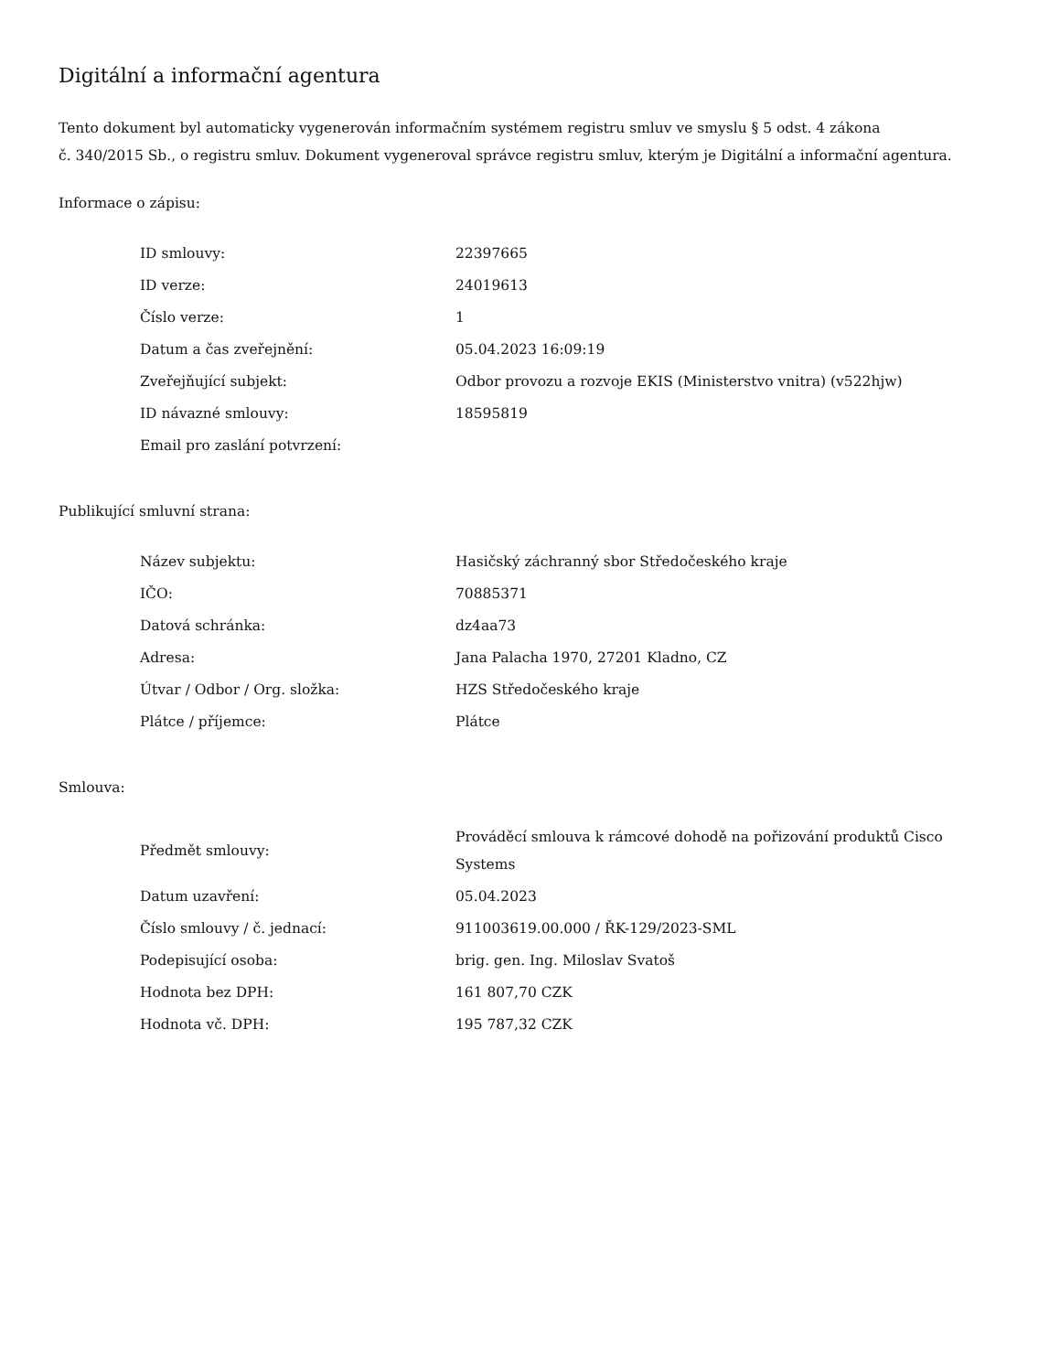Digitální a informační agentura
Tento dokument byl automaticky vygenerován informačním systémem registru smluv ve smyslu § 5 odst. 4 zákona
č. 340/2015 Sb., o registru smluv. Dokument vygeneroval správce registru smluv, kterým je Digitální a informační agentura.
Informace o zápisu:
| ID smlouvy: | 22397665 |
| ID verze: | 24019613 |
| Číslo verze: | 1 |
| Datum a čas zveřejnění: | 05.04.2023 16:09:19 |
| Zveřejňující subjekt: | Odbor provozu a rozvoje EKIS (Ministerstvo vnitra) (v522hjw) |
| ID návazné smlouvy: | 18595819 |
| Email pro zaslání potvrzení: | |
Publikující smluvní strana:
| Název subjektu: | Hasičský záchranný sbor Středočeského kraje |
| IČO: | 70885371 |
| Datová schránka: | dz4aa73 |
| Adresa: | Jana Palacha 1970, 27201 Kladno, CZ |
| Útvar / Odbor / Org. složka: | HZS Středočeského kraje |
| Plátce / příjemce: | Plátce |
Smlouva:
| Předmět smlouvy: | Prováděcí smlouva k rámcové dohodě na pořizování produktů Cisco Systems |
| Datum uzavření: | 05.04.2023 |
| Číslo smlouvy / č. jednací: | 911003619.00.000 / ŘK-129/2023-SML |
| Podepisující osoba: | brig. gen. Ing. Miloslav Svatoš |
| Hodnota bez DPH: | 161 807,70 CZK |
| Hodnota vč. DPH: | 195 787,32 CZK |